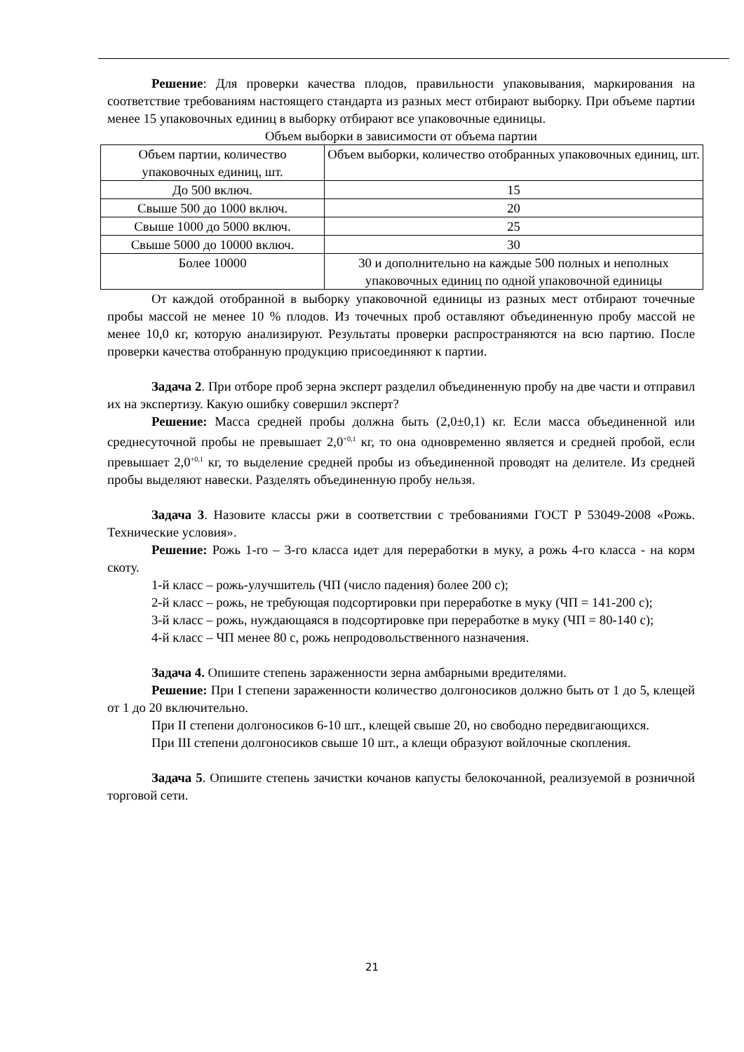Решение: Для проверки качества плодов, правильности упаковывания, маркирования на соответствие требованиям настоящего стандарта из разных мест отбирают выборку. При объеме партии менее 15 упаковочных единиц в выборку отбирают все упаковочные единицы.
Объем выборки в зависимости от объема партии
| Объем партии, количество упаковочных единиц, шт. | Объем выборки, количество отобранных упаковочных единиц, шт. |
| До 500 включ. | 15 |
| Свыше 500 до 1000 включ. | 20 |
| Свыше 1000 до 5000 включ. | 25 |
| Свыше 5000 до 10000 включ. | 30 |
| Более 10000 | 30 и дополнительно на каждые 500 полных и неполных упаковочных единиц по одной упаковочной единицы |
От каждой отобранной в выборку упаковочной единицы из разных мест отбирают точечные пробы массой не менее 10 % плодов. Из точечных проб оставляют объединенную пробу массой не менее 10,0 кг, которую анализируют. Результаты проверки распространяются на всю партию. После проверки качества отобранную продукцию присоединяют к партии.
Задача 2. При отборе проб зерна эксперт разделил объединенную пробу на две части и отправил их на экспертизу. Какую ошибку совершил эксперт?
Решение: Масса средней пробы должна быть (2,0±0,1) кг. Если масса объединенной или среднесуточной пробы не превышает 2,0<sup>+0,1</sup> кг, то она одновременно является и средней пробой, если превышает 2,0<sup>+0,1</sup> кг, то выделение средней пробы из объединенной проводят на делителе. Из средней пробы выделяют навески. Разделять объединенную пробу нельзя.
Задача 3. Назовите классы ржи в соответствии с требованиями ГОСТ Р 53049-2008 «Рожь. Технические условия».
Решение: Рожь 1-го – 3-го класса идет для переработки в муку, а рожь 4-го класса - на корм скоту.
1-й класс – рожь-улучшитель (ЧП (число падения) более 200 с);
2-й класс – рожь, не требующая подсортировки при переработке в муку (ЧП = 141-200 с);
3-й класс – рожь, нуждающаяся в подсортировке при переработке в муку (ЧП = 80-140 с);
4-й класс – ЧП менее 80 с, рожь непродовольственного назначения.
Задача 4. Опишите степень зараженности зерна амбарными вредителями.
Решение: При I степени зараженности количество долгоносиков должно быть от 1 до 5, клещей от 1 до 20 включительно.
При II степени долгоносиков 6-10 шт., клещей свыше 20, но свободно передвигающихся.
При III степени долгоносиков свыше 10 шт., а клещи образуют войлочные скопления.
Задача 5. Опишите степень зачистки кочанов капусты белокочанной, реализуемой в розничной торговой сети.
21